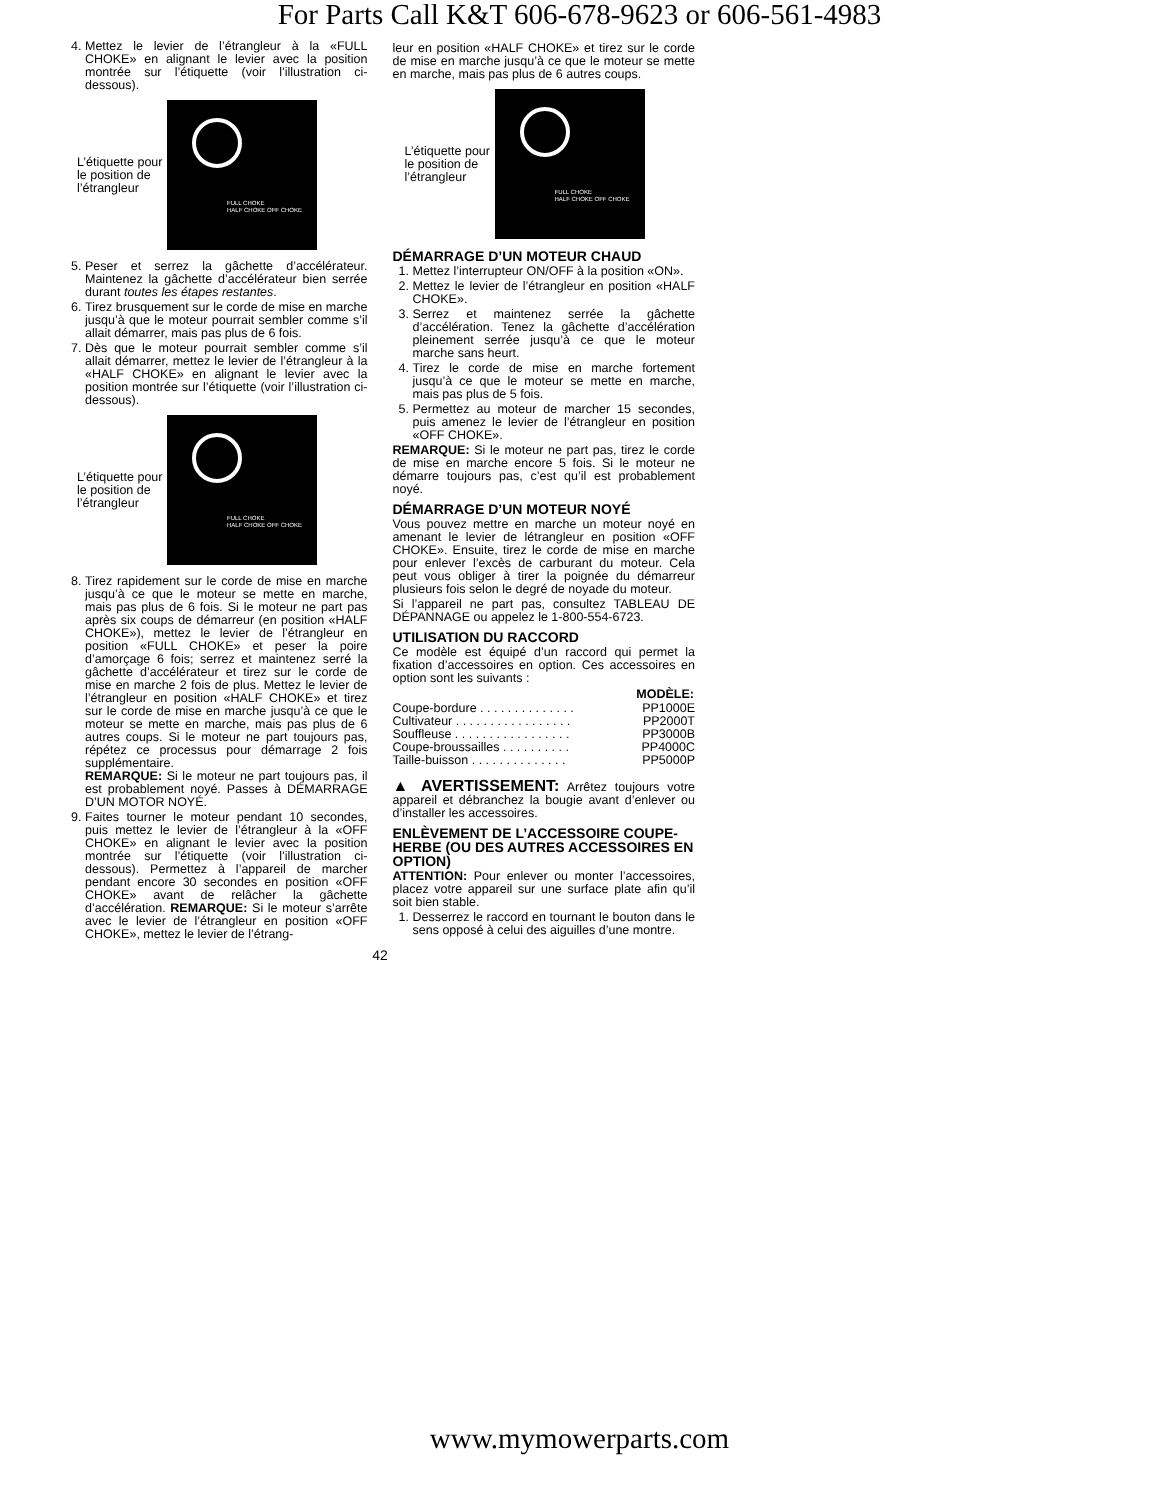For Parts Call K&T 606-678-9623 or 606-561-4983
4. Mettez le levier de l’étrangleur à la «FULL CHOKE» en alignant le levier avec la position montrée sur l’étiquette (voir l’illustration ci-dessous).
L’étiquette pour le position de l’étrangleur
FULL CHOKE
HALF CHOKE OFF CHOKE
5. Peser et serrez la gâchette d’accélérateur. Maintenez la gâchette d’accélérateur bien serrée durant toutes les étapes restantes.
6. Tirez brusquement sur le corde de mise en marche jusqu’à que le moteur pourrait sembler comme s’il allait démarrer, mais pas plus de 6 fois.
7. Dès que le moteur pourrait sembler comme s’il allait démarrer, mettez le levier de l’étrangleur à la «HALF CHOKE» en alignant le levier avec la position montrée sur l’étiquette (voir l’illustration ci-dessous).
L’étiquette pour le position de l’étrangleur
FULL CHOKE
HALF CHOKE OFF CHOKE
8. Tirez rapidement sur le corde de mise en marche jusqu’à ce que le moteur se mette en marche, mais pas plus de 6 fois. Si le moteur ne part pas après six coups de démarreur (en position «HALF CHOKE»), mettez le levier de l’étrangleur en position «FULL CHOKE» et peser la poire d’amorçage 6 fois; serrez et maintenez serré la gâchette d’accélérateur et tirez sur le corde de mise en marche 2 fois de plus. Mettez le levier de l’étrangleur en position «HALF CHOKE» et tirez sur le corde de mise en marche jusqu’à ce que le moteur se mette en marche, mais pas plus de 6 autres coups. Si le moteur ne part toujours pas, répétez ce processus pour démarrage 2 fois supplémentaire.
REMARQUE: Si le moteur ne part toujours pas, il est probablement noyé. Passes à DÉMARRAGE D’UN MOTOR NOYÉ.
9. Faites tourner le moteur pendant 10 secondes, puis mettez le levier de l’étrangleur à la «OFF CHOKE» en alignant le levier avec la position montrée sur l’étiquette (voir l’illustration ci-dessous). Permettez à l’appareil de marcher pendant encore 30 secondes en position «OFF CHOKE» avant de relâcher la gâchette d’accélération. REMARQUE: Si le moteur s’arrête avec le levier de l’étrangleur en position «OFF CHOKE», mettez le levier de l’étrang-
leur en position «HALF CHOKE» et tirez sur le corde de mise en marche jusqu’à ce que le moteur se mette en marche, mais pas plus de 6 autres coups.
L’étiquette pour le position de l’étrangleur
FULL CHOKE
HALF CHOKE OFF CHOKE
DÉMARRAGE D’UN MOTEUR CHAUD
1. Mettez l’interrupteur ON/OFF à la position «ON».
2. Mettez le levier de l’étrangleur en position «HALF CHOKE».
3. Serrez et maintenez serrée la gâchette d’accélération. Tenez la gâchette d’accélération pleinement serrée jusqu’à ce que le moteur marche sans heurt.
4. Tirez le corde de mise en marche fortement jusqu’à ce que le moteur se mette en marche, mais pas plus de 5 fois.
5. Permettez au moteur de marcher 15 secondes, puis amenez le levier de l’étrangleur en position «OFF CHOKE».
REMARQUE: Si le moteur ne part pas, tirez le corde de mise en marche encore 5 fois. Si le moteur ne démarre toujours pas, c’est qu’il est probablement noyé.
DÉMARRAGE D’UN MOTEUR NOYÉ
Vous pouvez mettre en marche un moteur noyé en amenant le levier de létrangleur en position «OFF CHOKE». Ensuite, tirez le corde de mise en marche pour enlever l’excès de carburant du moteur. Cela peut vous obliger à tirer la poignée du démarreur plusieurs fois selon le degré de noyade du moteur.
Si l’appareil ne part pas, consultez TABLEAU DE DÉPANNAGE ou appelez le 1-800-554-6723.
UTILISATION DU RACCORD
Ce modèle est équipé d’un raccord qui permet la fixation d’accessoires en option. Ces accessoires en option sont les suivants :
| | MODÈLE: |
| --- | --- |
| Coupe-bordure . . . . . . . . . . . . . . | PP1000E |
| Cultivateur . . . . . . . . . . . . . . . . . | PP2000T |
| Souffleuse . . . . . . . . . . . . . . . . . | PP3000B |
| Coupe-broussailles . . . . . . . . . . | PP4000C |
| Taille-buisson . . . . . . . . . . . . . . | PP5000P |
▲ AVERTISSEMENT: Arrêtez toujours votre appareil et débranchez la bougie avant d’enlever ou d’installer les accessoires.
ENLÈVEMENT DE L’ACCESSOIRE COUPE-HERBE (OU DES AUTRES ACCESSOIRES EN OPTION)
ATTENTION: Pour enlever ou monter l’accessoires, placez votre appareil sur une surface plate afin qu’il soit bien stable.
1. Desserrez le raccord en tournant le bouton dans le sens opposé à celui des aiguilles d’une montre.
42
www.mymowerparts.com